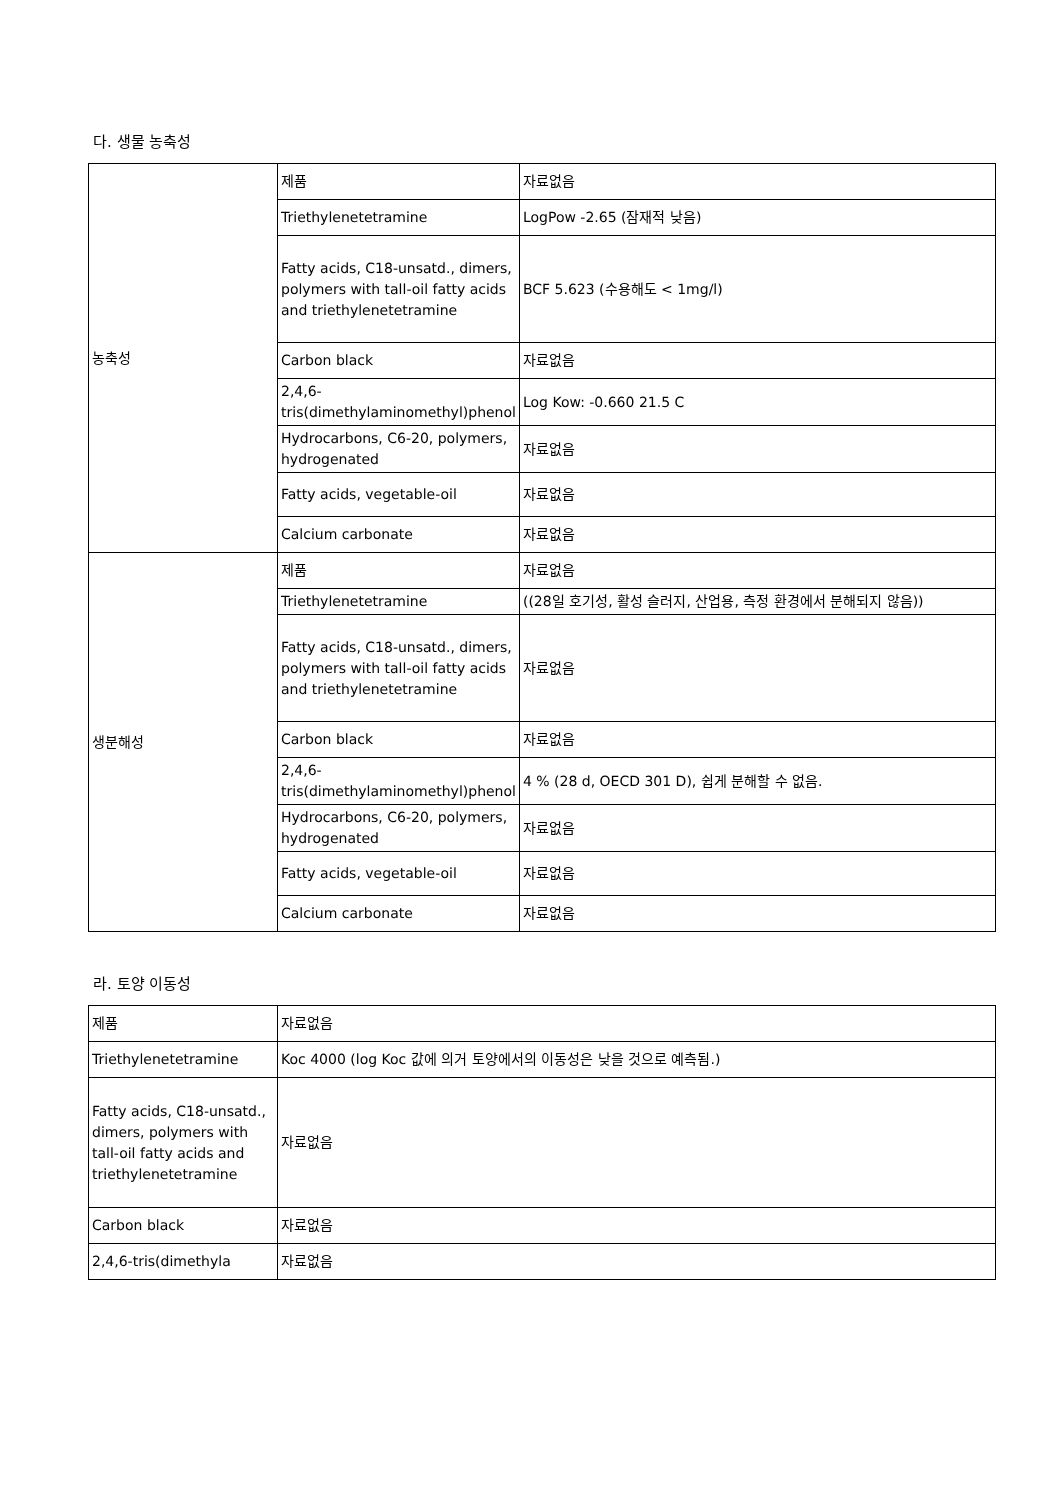다. 생물 농축성
| 농축성 | 제품 | 자료없음 |
| | Triethylenetetramine | LogPow -2.65 (잠재적 낮음) |
| | Fatty acids, C18-unsatd., dimers, polymers with tall-oil fatty acids and triethylenetetramine | BCF 5.623 (수용해도 < 1mg/l) |
| | Carbon black | 자료없음 |
| | 2,4,6-tris(dimethylaminomethyl)phenol | Log Kow: -0.660 21.5 C |
| | Hydrocarbons, C6-20, polymers, hydrogenated | 자료없음 |
| | Fatty acids, vegetable-oil | 자료없음 |
| | Calcium carbonate | 자료없음 |
| 생분해성 | 제품 | 자료없음 |
| | Triethylenetetramine | ((28일 호기성, 활성 슬러지, 산업용, 측정 환경에서 분해되지 않음)) |
| | Fatty acids, C18-unsatd., dimers, polymers with tall-oil fatty acids and triethylenetetramine | 자료없음 |
| | Carbon black | 자료없음 |
| | 2,4,6-tris(dimethylaminomethyl)phenol | 4 % (28 d, OECD 301 D), 쉽게 분해할 수 없음. |
| | Hydrocarbons, C6-20, polymers, hydrogenated | 자료없음 |
| | Fatty acids, vegetable-oil | 자료없음 |
| | Calcium carbonate | 자료없음 |
라. 토양 이동성
| 제품 | 자료없음 |
| Triethylenetetramine | Koc 4000 (log Koc 값에 의거 토양에서의 이동성은 낮을 것으로 예측됨.) |
| Fatty acids, C18-unsatd., dimers, polymers with tall-oil fatty acids and triethylenetetramine | 자료없음 |
| Carbon black | 자료없음 |
| 2,4,6-tris(dimethyla | 자료없음 |